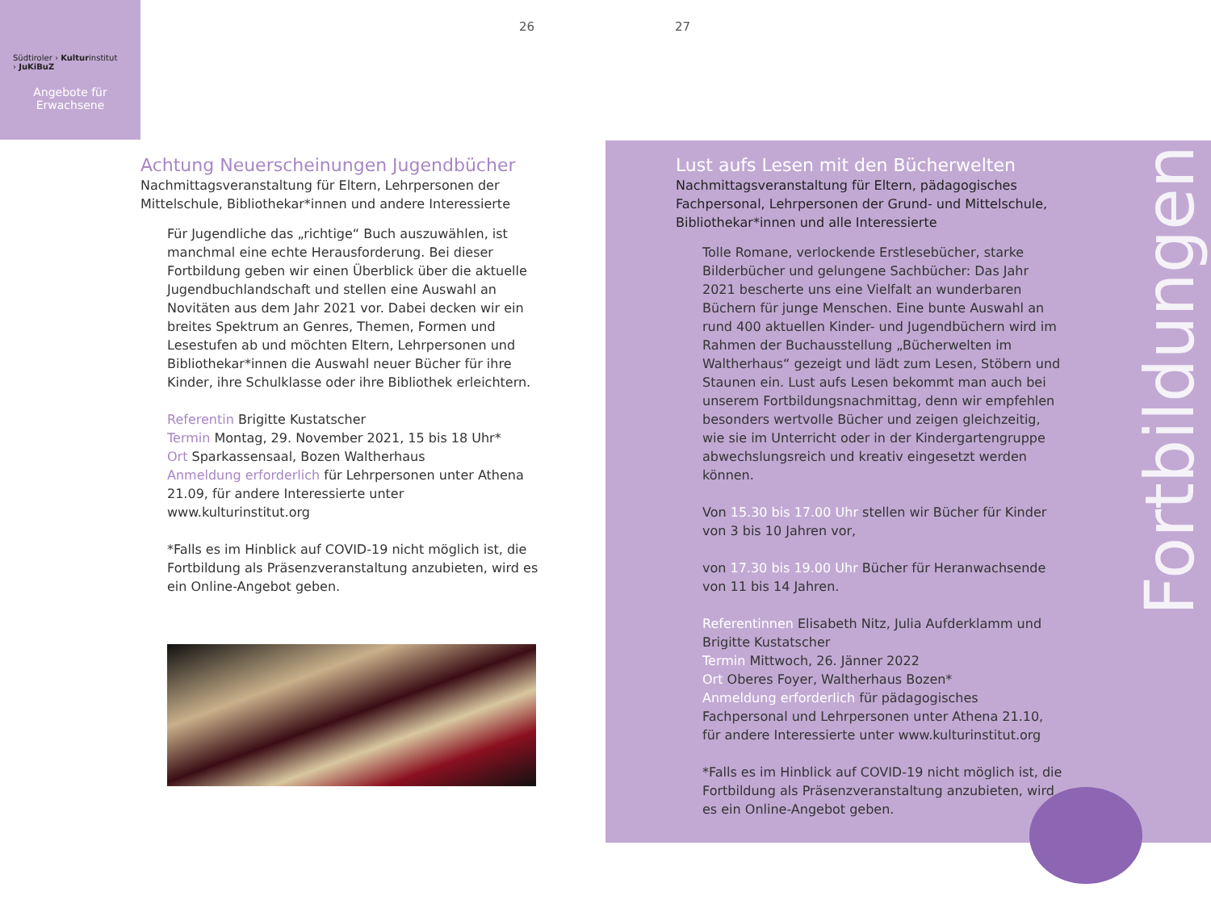Südtiroler › Kulturinstitut
› JuKiBuZ
Angebote für
Erwachsene
26 27
Achtung Neuerscheinungen Jugendbücher
Nachmittagsveranstaltung für Eltern, Lehrpersonen der Mittelschule, Bibliothekar*innen und andere Interessierte
Für Jugendliche das „richtige“ Buch auszuwählen, ist manchmal eine echte Herausforderung. Bei dieser Fortbildung geben wir einen Überblick über die aktuelle Jugendbuchlandschaft und stellen eine Auswahl an Novitäten aus dem Jahr 2021 vor. Dabei decken wir ein breites Spektrum an Genres, Themen, Formen und Lesestufen ab und möchten Eltern, Lehrpersonen und Bibliothekar*innen die Auswahl neuer Bücher für ihre Kinder, ihre Schulklasse oder ihre Bibliothek erleichtern.
Referentin Brigitte Kustatscher
Termin Montag, 29. November 2021, 15 bis 18 Uhr*
Ort Sparkassensaal, Bozen Waltherhaus
Anmeldung erforderlich für Lehrpersonen unter Athena 21.09, für andere Interessierte unter www.kulturinstitut.org
*Falls es im Hinblick auf COVID-19 nicht möglich ist, die Fortbildung als Präsenzveranstaltung anzubieten, wird es ein Online-Angebot geben.
Lust aufs Lesen mit den Bücherwelten
Nachmittagsveranstaltung für Eltern, pädagogisches Fachpersonal, Lehrpersonen der Grund- und Mittelschule, Bibliothekar*innen und alle Interessierte
Tolle Romane, verlockende Erstlesebücher, starke Bilderbücher und gelungene Sachbücher: Das Jahr 2021 bescherte uns eine Vielfalt an wunderbaren Büchern für junge Menschen. Eine bunte Auswahl an rund 400 aktuellen Kinder- und Jugendbüchern wird im Rahmen der Buchausstellung „Bücherwelten im Waltherhaus“ gezeigt und lädt zum Lesen, Stöbern und Staunen ein. Lust aufs Lesen bekommt man auch bei unserem Fortbildungsnachmittag, denn wir empfehlen besonders wertvolle Bücher und zeigen gleichzeitig, wie sie im Unterricht oder in der Kindergartengruppe abwechslungsreich und kreativ eingesetzt werden können.
Von 15.30 bis 17.00 Uhr stellen wir Bücher für Kinder von 3 bis 10 Jahren vor,
von 17.30 bis 19.00 Uhr Bücher für Heranwachsende von 11 bis 14 Jahren.
Referentinnen Elisabeth Nitz, Julia Aufderklamm und Brigitte Kustatscher
Termin Mittwoch, 26. Jänner 2022
Ort Oberes Foyer, Waltherhaus Bozen*
Anmeldung erforderlich für pädagogisches Fachpersonal und Lehrpersonen unter Athena 21.10, für andere Interessierte unter www.kulturinstitut.org
*Falls es im Hinblick auf COVID-19 nicht möglich ist, die Fortbildung als Präsenzveranstaltung anzubieten, wird es ein Online-Angebot geben.
Fortbildungen